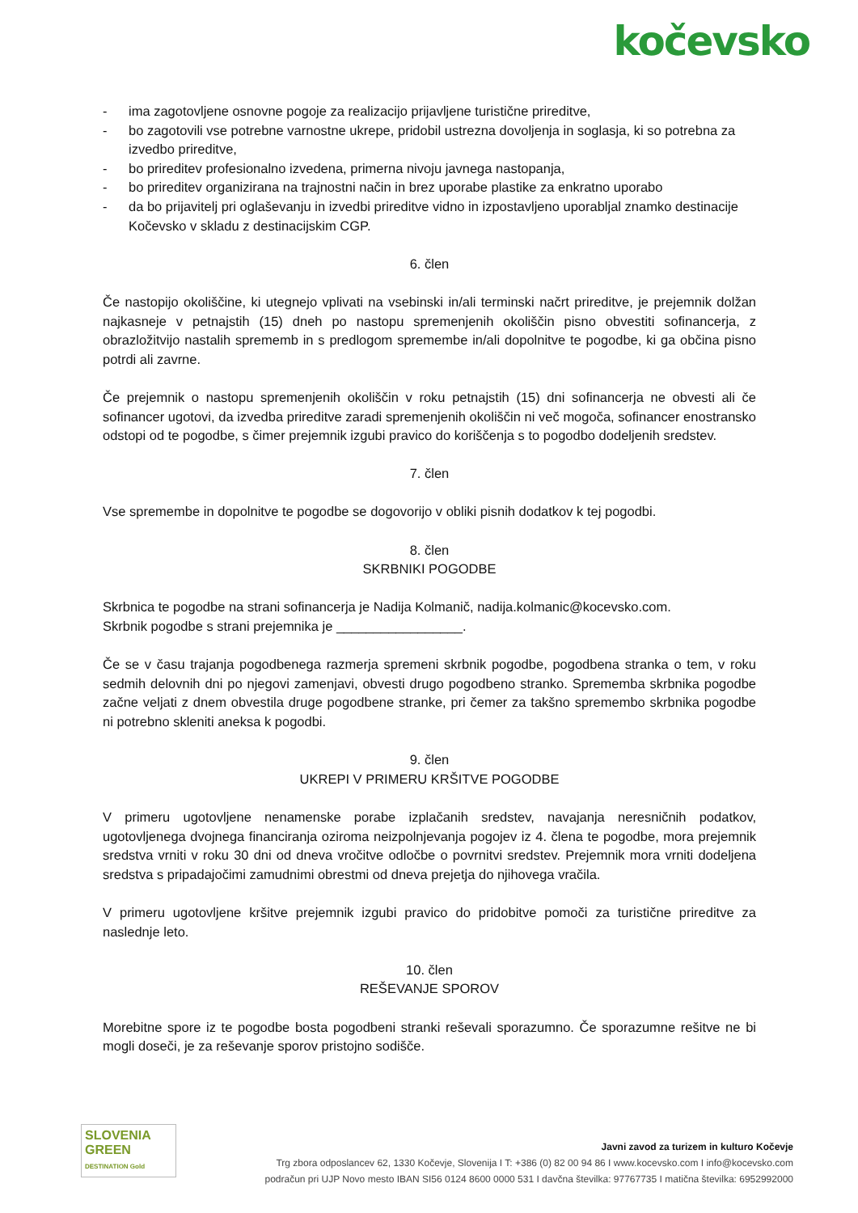kočevsko
- ima zagotovljene osnovne pogoje za realizacijo prijavljene turistične prireditve,
- bo zagotovili vse potrebne varnostne ukrepe, pridobil ustrezna dovoljenja in soglasja, ki so potrebna za izvedbo prireditve,
- bo prireditev profesionalno izvedena, primerna nivoju javnega nastopanja,
- bo prireditev organizirana na trajnostni način in brez uporabe plastike za enkratno uporabo
- da bo prijavitelj pri oglaševanju in izvedbi prireditve vidno in izpostavljeno uporabljal znamko destinacije Kočevsko v skladu z destinacijskim CGP.
6. člen
Če nastopijo okoliščine, ki utegnejo vplivati na vsebinski in/ali terminski načrt prireditve, je prejemnik dolžan najkasneje v petnajstih (15) dneh po nastopu spremenjenih okoliščin pisno obvestiti sofinancerja, z obrazložitvijo nastalih sprememb in s predlogom spremembe in/ali dopolnitve te pogodbe, ki ga občina pisno potrdi ali zavrne.
Če prejemnik o nastopu spremenjenih okoliščin v roku petnajstih (15) dni sofinancerja ne obvesti ali če sofinancer ugotovi, da izvedba prireditve zaradi spremenjenih okoliščin ni več mogoča, sofinancer enostransko odstopi od te pogodbe, s čimer prejemnik izgubi pravico do koriščenja s to pogodbo dodeljenih sredstev.
7. člen
Vse spremembe in dopolnitve te pogodbe se dogovorijo v obliki pisnih dodatkov k tej pogodbi.
8. člen
SKRBNIKI POGODBE
Skrbnica te pogodbe na strani sofinancerja je Nadija Kolmanič, nadija.kolmanic@kocevsko.com.
Skrbnik pogodbe s strani prejemnika je _________________.
Če se v času trajanja pogodbenega razmerja spremeni skrbnik pogodbe, pogodbena stranka o tem, v roku sedmih delovnih dni po njegovi zamenjavi, obvesti drugo pogodbeno stranko. Sprememba skrbnika pogodbe začne veljati z dnem obvestila druge pogodbene stranke, pri čemer za takšno spremembo skrbnika pogodbe ni potrebno skleniti aneksa k pogodbi.
9. člen
UKREPI V PRIMERU KRŠITVE POGODBE
V primeru ugotovljene nenamenske porabe izplačanih sredstev, navajanja neresničnih podatkov, ugotovljenega dvojnega financiranja oziroma neizpolnjevanja pogojev iz 4. člena te pogodbe, mora prejemnik sredstva vrniti v roku 30 dni od dneva vročitve odločbe o povrnitvi sredstev. Prejemnik mora vrniti dodeljena sredstva s pripadajočimi zamudnimi obrestmi od dneva prejetja do njihovega vračila.
V primeru ugotovljene kršitve prejemnik izgubi pravico do pridobitve pomoči za turistične prireditve za naslednje leto.
10. člen
REŠEVANJE SPOROV
Morebitne spore iz te pogodbe bosta pogodbeni stranki reševali sporazumno. Če sporazumne rešitve ne bi mogli doseči, je za reševanje sporov pristojno sodišče.
SLOVENIA
GREEN
DESTINATION Gold
Javni zavod za turizem in kulturo Kočevje
Trg zbora odposlancev 62, 1330 Kočevje, Slovenija I T: +386 (0) 82 00 94 86 I www.kocevsko.com I info@kocevsko.com
podračun pri UJP Novo mesto IBAN SI56 0124 8600 0000 531 I davčna številka: 97767735 I matična številka: 6952992000